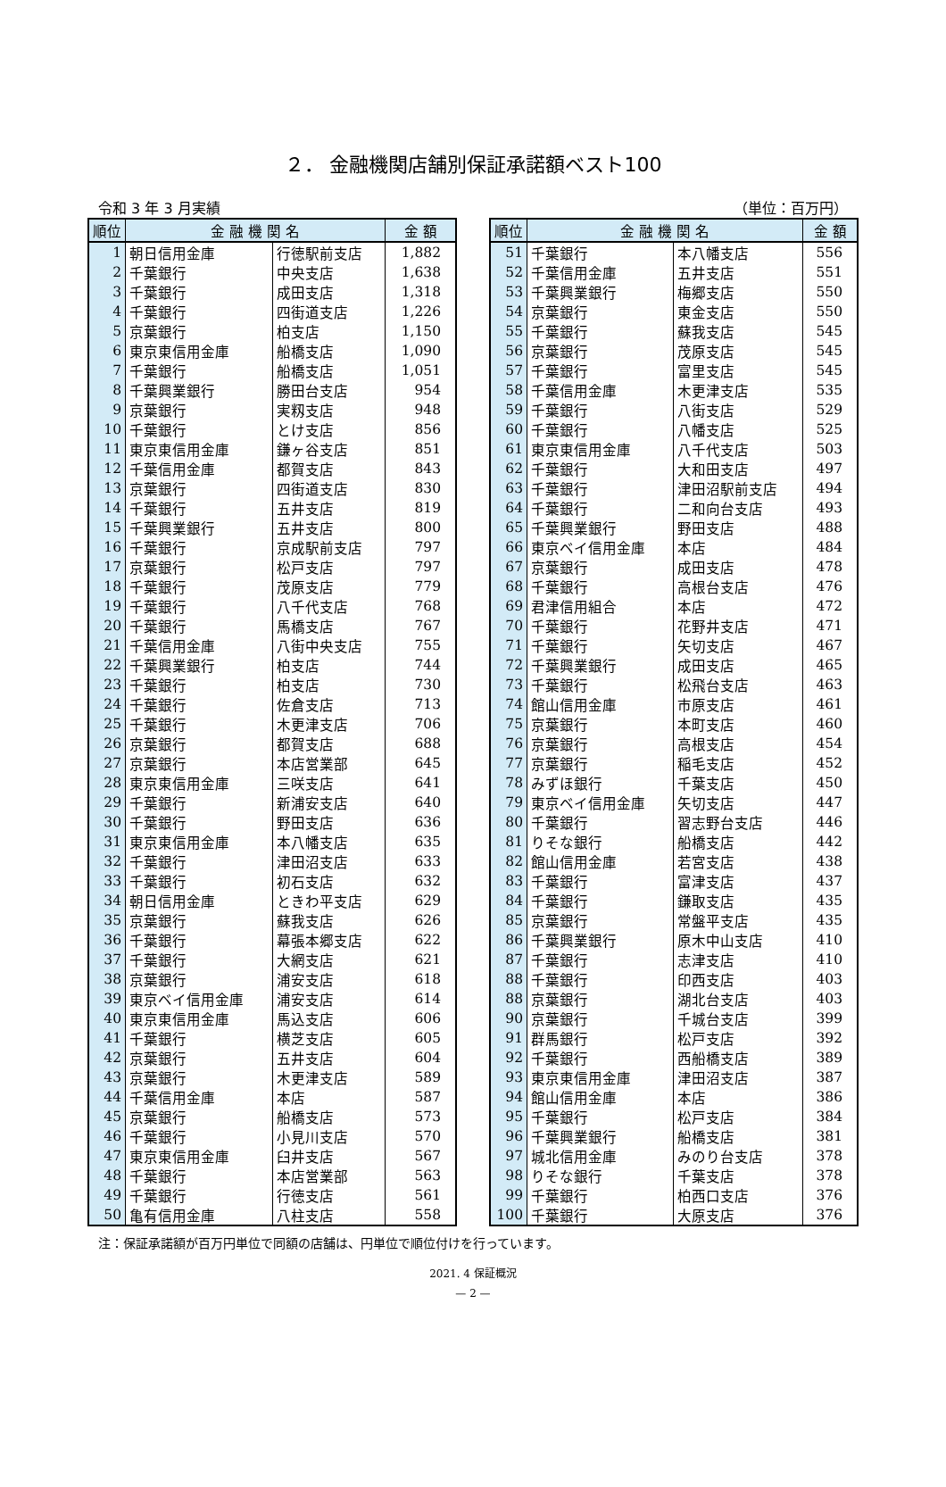２． 金融機関店舗別保証承諾額ベスト100
令和 3 年 3 月実績 （単位：百万円）
| 順位 | 金 融 機 関 名 | | 金 額 |
| --- | --- | --- | --- |
| 1 | 朝日信用金庫 | 行徳駅前支店 | 1,882 |
| 2 | 千葉銀行 | 中央支店 | 1,638 |
| 3 | 千葉銀行 | 成田支店 | 1,318 |
| 4 | 千葉銀行 | 四街道支店 | 1,226 |
| 5 | 京葉銀行 | 柏支店 | 1,150 |
| 6 | 東京東信用金庫 | 船橋支店 | 1,090 |
| 7 | 千葉銀行 | 船橋支店 | 1,051 |
| 8 | 千葉興業銀行 | 勝田台支店 | 954 |
| 9 | 京葉銀行 | 実籾支店 | 948 |
| 10 | 千葉銀行 | とけ支店 | 856 |
| 11 | 東京東信用金庫 | 鎌ヶ谷支店 | 851 |
| 12 | 千葉信用金庫 | 都賀支店 | 843 |
| 13 | 京葉銀行 | 四街道支店 | 830 |
| 14 | 千葉銀行 | 五井支店 | 819 |
| 15 | 千葉興業銀行 | 五井支店 | 800 |
| 16 | 千葉銀行 | 京成駅前支店 | 797 |
| 17 | 京葉銀行 | 松戸支店 | 797 |
| 18 | 千葉銀行 | 茂原支店 | 779 |
| 19 | 千葉銀行 | 八千代支店 | 768 |
| 20 | 千葉銀行 | 馬橋支店 | 767 |
| 21 | 千葉信用金庫 | 八街中央支店 | 755 |
| 22 | 千葉興業銀行 | 柏支店 | 744 |
| 23 | 千葉銀行 | 柏支店 | 730 |
| 24 | 千葉銀行 | 佐倉支店 | 713 |
| 25 | 千葉銀行 | 木更津支店 | 706 |
| 26 | 京葉銀行 | 都賀支店 | 688 |
| 27 | 京葉銀行 | 本店営業部 | 645 |
| 28 | 東京東信用金庫 | 三咲支店 | 641 |
| 29 | 千葉銀行 | 新浦安支店 | 640 |
| 30 | 千葉銀行 | 野田支店 | 636 |
| 31 | 東京東信用金庫 | 本八幡支店 | 635 |
| 32 | 千葉銀行 | 津田沼支店 | 633 |
| 33 | 千葉銀行 | 初石支店 | 632 |
| 34 | 朝日信用金庫 | ときわ平支店 | 629 |
| 35 | 京葉銀行 | 蘇我支店 | 626 |
| 36 | 千葉銀行 | 幕張本郷支店 | 622 |
| 37 | 千葉銀行 | 大網支店 | 621 |
| 38 | 京葉銀行 | 浦安支店 | 618 |
| 39 | 東京ベイ信用金庫 | 浦安支店 | 614 |
| 40 | 東京東信用金庫 | 馬込支店 | 606 |
| 41 | 千葉銀行 | 横芝支店 | 605 |
| 42 | 京葉銀行 | 五井支店 | 604 |
| 43 | 京葉銀行 | 木更津支店 | 589 |
| 44 | 千葉信用金庫 | 本店 | 587 |
| 45 | 京葉銀行 | 船橋支店 | 573 |
| 46 | 千葉銀行 | 小見川支店 | 570 |
| 47 | 東京東信用金庫 | 臼井支店 | 567 |
| 48 | 千葉銀行 | 本店営業部 | 563 |
| 49 | 千葉銀行 | 行徳支店 | 561 |
| 50 | 亀有信用金庫 | 八柱支店 | 558 |
| 順位 | 金 融 機 関 名 | | 金 額 |
| --- | --- | --- | --- |
| 51 | 千葉銀行 | 本八幡支店 | 556 |
| 52 | 千葉信用金庫 | 五井支店 | 551 |
| 53 | 千葉興業銀行 | 梅郷支店 | 550 |
| 54 | 京葉銀行 | 東金支店 | 550 |
| 55 | 千葉銀行 | 蘇我支店 | 545 |
| 56 | 京葉銀行 | 茂原支店 | 545 |
| 57 | 千葉銀行 | 富里支店 | 545 |
| 58 | 千葉信用金庫 | 木更津支店 | 535 |
| 59 | 千葉銀行 | 八街支店 | 529 |
| 60 | 千葉銀行 | 八幡支店 | 525 |
| 61 | 東京東信用金庫 | 八千代支店 | 503 |
| 62 | 千葉銀行 | 大和田支店 | 497 |
| 63 | 千葉銀行 | 津田沼駅前支店 | 494 |
| 64 | 千葉銀行 | 二和向台支店 | 493 |
| 65 | 千葉興業銀行 | 野田支店 | 488 |
| 66 | 東京ベイ信用金庫 | 本店 | 484 |
| 67 | 京葉銀行 | 成田支店 | 478 |
| 68 | 千葉銀行 | 高根台支店 | 476 |
| 69 | 君津信用組合 | 本店 | 472 |
| 70 | 千葉銀行 | 花野井支店 | 471 |
| 71 | 千葉銀行 | 矢切支店 | 467 |
| 72 | 千葉興業銀行 | 成田支店 | 465 |
| 73 | 千葉銀行 | 松飛台支店 | 463 |
| 74 | 館山信用金庫 | 市原支店 | 461 |
| 75 | 京葉銀行 | 本町支店 | 460 |
| 76 | 京葉銀行 | 高根支店 | 454 |
| 77 | 京葉銀行 | 稲毛支店 | 452 |
| 78 | みずほ銀行 | 千葉支店 | 450 |
| 79 | 東京ベイ信用金庫 | 矢切支店 | 447 |
| 80 | 千葉銀行 | 習志野台支店 | 446 |
| 81 | りそな銀行 | 船橋支店 | 442 |
| 82 | 館山信用金庫 | 若宮支店 | 438 |
| 83 | 千葉銀行 | 富津支店 | 437 |
| 84 | 千葉銀行 | 鎌取支店 | 435 |
| 85 | 京葉銀行 | 常盤平支店 | 435 |
| 86 | 千葉興業銀行 | 原木中山支店 | 410 |
| 87 | 千葉銀行 | 志津支店 | 410 |
| 88 | 千葉銀行 | 印西支店 | 403 |
| 88 | 京葉銀行 | 湖北台支店 | 403 |
| 90 | 京葉銀行 | 千城台支店 | 399 |
| 91 | 群馬銀行 | 松戸支店 | 392 |
| 92 | 千葉銀行 | 西船橋支店 | 389 |
| 93 | 東京東信用金庫 | 津田沼支店 | 387 |
| 94 | 館山信用金庫 | 本店 | 386 |
| 95 | 千葉銀行 | 松戸支店 | 384 |
| 96 | 千葉興業銀行 | 船橋支店 | 381 |
| 97 | 城北信用金庫 | みのり台支店 | 378 |
| 98 | りそな銀行 | 千葉支店 | 378 |
| 99 | 千葉銀行 | 柏西口支店 | 376 |
| 100 | 千葉銀行 | 大原支店 | 376 |
注：保証承諾額が百万円単位で同額の店舗は、円単位で順位付けを行っています。
2021. 4 保証概況
— 2 —